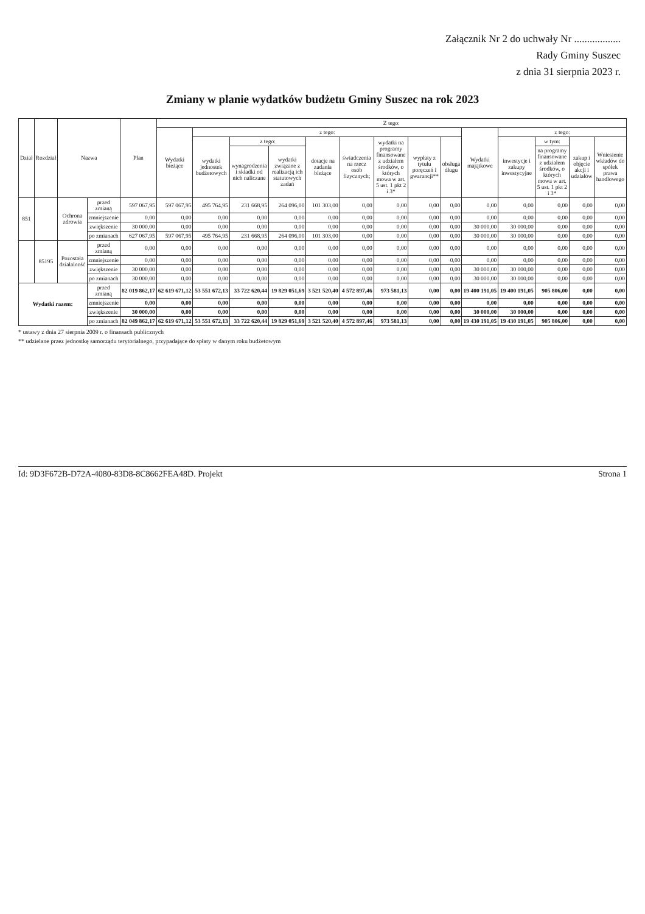Załącznik Nr 2 do uchwały Nr ..................
Rady Gminy Suszec
z dnia 31 sierpnia 2023 r.
Zmiany w planie wydatków budżetu Gminy Suszec na rok 2023
| Dział | Rozdział | Nazwa | | Plan | Z tego: | | | | | | | | | | | | | |
| --- | --- | --- | --- | --- | --- | --- | --- | --- | --- | --- | --- | --- | --- | --- | --- | --- | --- | --- |
| | | | | | Wydatki bieżące | z tego: | | | | | | | | Wydatki majątkowe | z tego: | | | |
| | | | | | | wydatki jednostek budżetowych | z tego: | | dotacje na zadania bieżące | świadczenia na rzecz osób fizycznych; | wydatki na programy finansowane z udziałem środków, o których mowa w art. 5 ust. 1 pkt 2 i 3* | wypłaty z tytułu poręczeń i gwarancji** | obsługa długu | | inwestycje i zakupy inwestycyjne | w tym: | zakup i objęcie akcji i udziałów | Wniesienie wkładów do spółek prawa handlowego |
| | | | | | | | wynagrodzenia i składki od nich naliczane | wydatki związane z realizacją ich statutowych zadań | | | | | | | | na programy finansowane z udziałem środków, o których mowa w art. 5 ust. 1 pkt 2 i 3* | | |
| 851 | | Ochrona zdrowia | przed zmianą | 597 067,95 | 597 067,95 | 495 764,95 | 231 668,95 | 264 096,00 | 101 303,00 | 0,00 | 0,00 | 0,00 | 0,00 | 0,00 | 0,00 | 0,00 | 0,00 | 0,00 |
| | | | zmniejszenie | 0,00 | 0,00 | 0,00 | 0,00 | 0,00 | 0,00 | 0,00 | 0,00 | 0,00 | 0,00 | 0,00 | 0,00 | 0,00 | 0,00 | 0,00 |
| | | | zwiększenie | 30 000,00 | 0,00 | 0,00 | 0,00 | 0,00 | 0,00 | 0,00 | 0,00 | 0,00 | 0,00 | 30 000,00 | 30 000,00 | 0,00 | 0,00 | 0,00 |
| | | | po zmianach | 627 067,95 | 597 067,95 | 495 764,95 | 231 668,95 | 264 096,00 | 101 303,00 | 0,00 | 0,00 | 0,00 | 0,00 | 30 000,00 | 30 000,00 | 0,00 | 0,00 | 0,00 |
| | 85195 | Pozostała działalność | przed zmianą | 0,00 | 0,00 | 0,00 | 0,00 | 0,00 | 0,00 | 0,00 | 0,00 | 0,00 | 0,00 | 0,00 | 0,00 | 0,00 | 0,00 | 0,00 |
| | | | zmniejszenie | 0,00 | 0,00 | 0,00 | 0,00 | 0,00 | 0,00 | 0,00 | 0,00 | 0,00 | 0,00 | 0,00 | 0,00 | 0,00 | 0,00 | 0,00 |
| | | | zwiększenie | 30 000,00 | 0,00 | 0,00 | 0,00 | 0,00 | 0,00 | 0,00 | 0,00 | 0,00 | 0,00 | 30 000,00 | 30 000,00 | 0,00 | 0,00 | 0,00 |
| | | | po zmianach | 30 000,00 | 0,00 | 0,00 | 0,00 | 0,00 | 0,00 | 0,00 | 0,00 | 0,00 | 0,00 | 30 000,00 | 30 000,00 | 0,00 | 0,00 | 0,00 |
| Wydatki razem: | | | przed zmianą | 82 019 862,17 | 62 619 671,12 | 53 551 672,13 | 33 722 620,44 | 19 829 051,69 | 3 521 520,40 | 4 572 897,46 | 973 581,13 | 0,00 | 0,00 | 19 400 191,05 | 19 400 191,05 | 905 806,00 | 0,00 | 0,00 |
| | | | zmniejszenie | 0,00 | 0,00 | 0,00 | 0,00 | 0,00 | 0,00 | 0,00 | 0,00 | 0,00 | 0,00 | 0,00 | 0,00 | 0,00 | 0,00 | 0,00 |
| | | | zwiększenie | 30 000,00 | 0,00 | 0,00 | 0,00 | 0,00 | 0,00 | 0,00 | 0,00 | 0,00 | 0,00 | 30 000,00 | 30 000,00 | 0,00 | 0,00 | 0,00 |
| | | | po zmianach | 82 049 862,17 | 62 619 671,12 | 53 551 672,13 | 33 722 620,44 | 19 829 051,69 | 3 521 520,40 | 4 572 897,46 | 973 581,13 | 0,00 | 0,00 | 19 430 191,05 | 19 430 191,05 | 905 806,00 | 0,00 | 0,00 |
* ustawy z dnia 27 sierpnia 2009 r. o finansach publicznych
** udzielane przez jednostkę samorządu terytorialnego, przypadające do spłaty w danym roku budżetowym
Id: 9D3F672B-D72A-4080-83D8-8C8662FEA48D. Projekt Strona 1